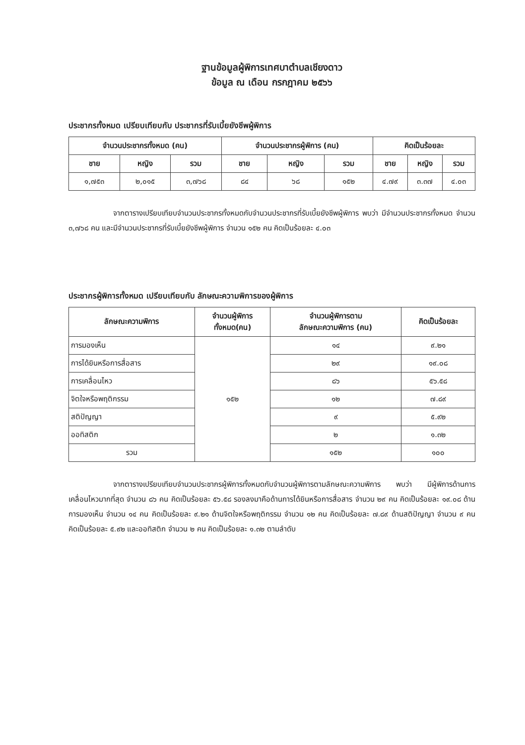ฐานข้อมูลผู้พิการเทศบาตำบลเชียงดาว
ข้อมูล ณ เดือน กรกฎาคม ๒๕๖๖
ประชากรทั้งหมด เปรียบเทียบกับ ประชากรที่รับเบี้ยยังชีพผู้พิการ
| จำนวนประชากรทั้งหมด (คน) | | | จำนวนประชากรผู้พิการ (คน) | | | คิดเป็นร้อยละ | | |
| --- | --- | --- | --- | --- | --- | --- | --- | --- |
| ชาย | หญิง | รวม | ชาย | หญิง | รวม | ชาย | หญิง | รวม |
| ๑,๗๕๓ | ๒,๐๑๕ | ๓,๗๖๘ | ๘๔ | ๖๘ | ๑๕๒ | ๔.๗๙ | ๓.๓๗ | ๔.๐๓ |
จากตารางเปรียบเทียบจำนวนประชากรทั้งหมดกับจำนวนประชากรที่รับเบี้ยยังชีพผู้พิการ พบว่า มีจำนวนประชากรทั้งหมด จำนวน ๓,๗๖๘ คน และมีจำนวนประชากรที่รับเบี้ยยังชีพผู้พิการ จำนวน ๑๕๒ คน คิดเป็นร้อยละ ๔.๐๓
ประชากรผู้พิการทั้งหมด เปรียบเทียบกับ ลักษณะความพิการของผู้พิการ
| ลักษณะความพิการ | จำนวนผู้พิการ ทั้งหมด(คน) | จำนวนผู้พิการตาม ลักษณะความพิการ (คน) | คิดเป็นร้อยละ |
| --- | --- | --- | --- |
| การมองเห็น | ๑๕๒ | ๑๔ | ๙.๒๑ |
| การได้ยินหรือการสื่อสาร | | ๒๙ | ๑๙.๐๘ |
| การเคลื่อนไหว | | ๘๖ | ๕๖.๕๘ |
| จิตใจหรือพฤติกรรม | | ๑๒ | ๗.๘๙ |
| สติปัญญา | | ๙ | ๕.๙๒ |
| ออทิสติก | | ๒ | ๑.๓๒ |
| รวม | | ๑๕๒ | ๑๐๐ |
จากตารางเปรียบเทียบจำนวนประชากรผู้พิการทั้งหมดกับจำนวนผู้พิการตามลักษณะความพิการ พบว่า มีผู้พิการด้านการเคลื่อนไหวมากที่สุด จำนวน ๘๖ คน คิดเป็นร้อยละ ๕๖.๕๘ รองลงมาคือด้านการได้ยินหรือการสื่อสาร จำนวน ๒๙ คน คิดเป็นร้อยละ ๑๙.๐๘ ด้านการมองเห็น จำนวน ๑๔ คน คิดเป็นร้อยละ ๙.๒๑ ด้านจิตใจหรือพฤติกรรม จำนวน ๑๒ คน คิดเป็นร้อยละ ๗.๘๙ ด้านสติปัญญา จำนวน ๙ คน คิดเป็นร้อยละ ๕.๙๒ และออทิสติก จำนวน ๒ คน คิดเป็นร้อยละ ๑.๓๒ ตามลำดับ